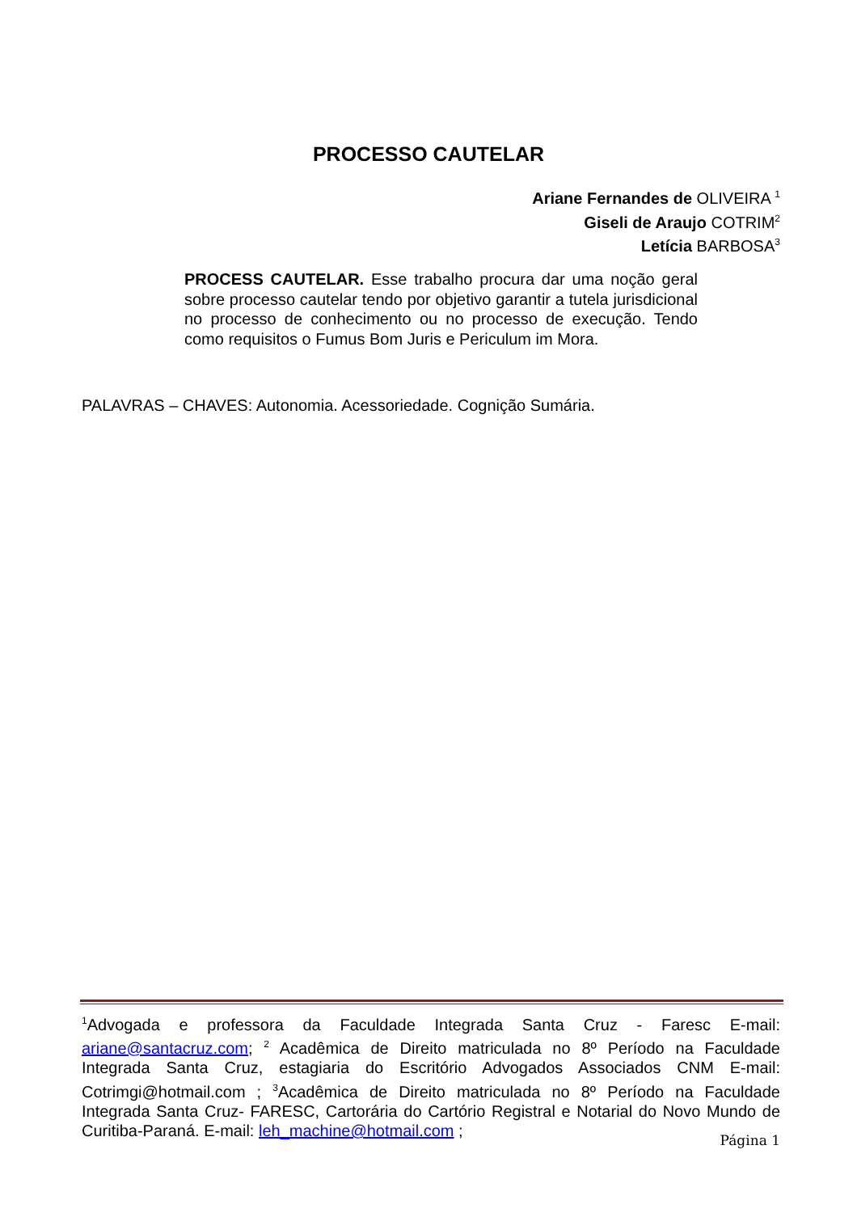PROCESSO CAUTELAR
Ariane Fernandes de OLIVEIRA <sup>1</sup>
Giseli de Araujo COTRIM<sup>2</sup>
Letícia BARBOSA<sup>3</sup>
PROCESS CAUTELAR. Esse trabalho procura dar uma noção geral sobre processo cautelar tendo por objetivo garantir a tutela jurisdicional no processo de conhecimento ou no processo de execução. Tendo como requisitos o Fumus Bom Juris e Periculum im Mora.
PALAVRAS – CHAVES: Autonomia. Acessoriedade. Cognição Sumária.
<sup>1</sup> Advogada e professora da Faculdade Integrada Santa Cruz - Faresc E-mail: ariane@santacruz.com; <sup>2</sup> Acadêmica de Direito matriculada no 8º Período na Faculdade Integrada Santa Cruz, estagiaria do Escritório Advogados Associados CNM E-mail: Cotrimgi@hotmail.com ; <sup>3</sup>Acadêmica de Direito matriculada no 8º Período na Faculdade Integrada Santa Cruz- FARESC, Cartorária do Cartório Registral e Notarial do Novo Mundo de Curitiba-Paraná. E-mail: leh_machine@hotmail.com ;
Página 1